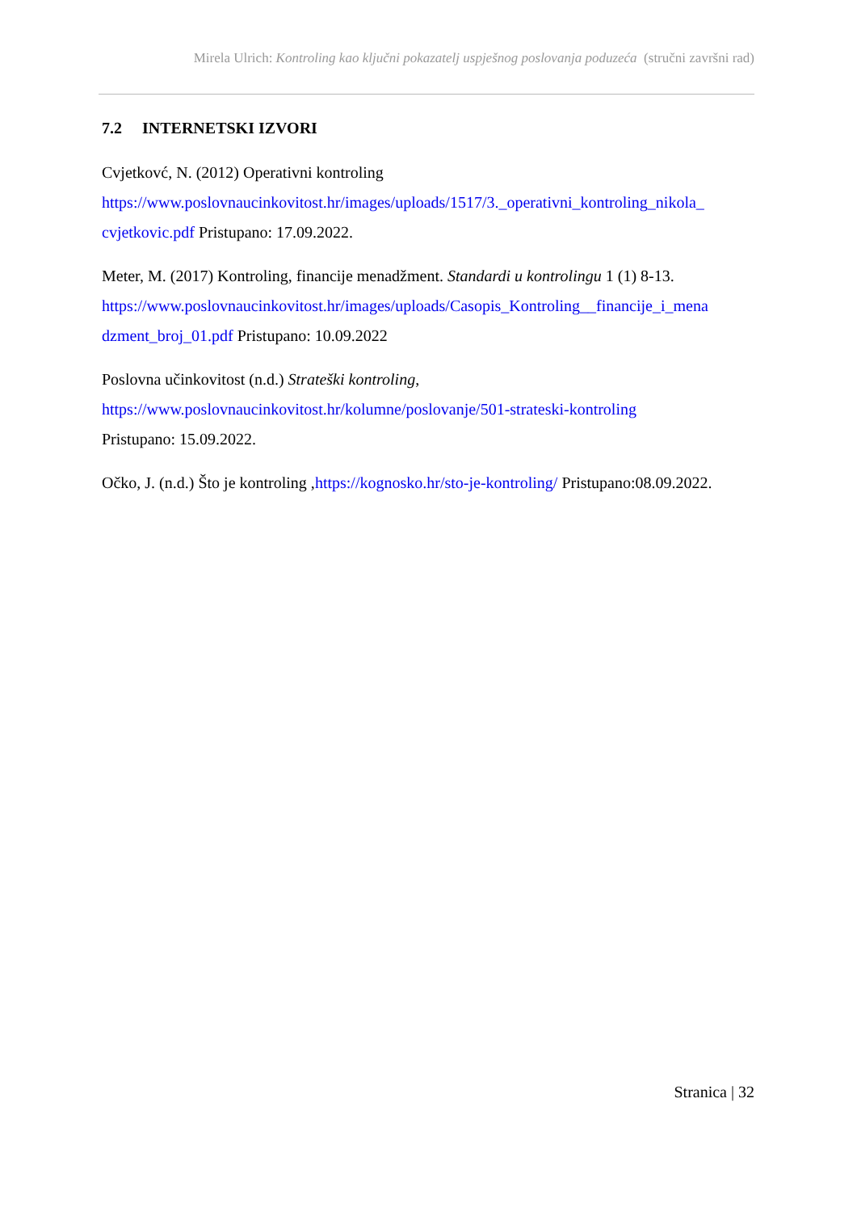Mirela Ulrich: Kontroling kao ključni pokazatelj uspješnog poslovanja poduzeća (stručni završni rad)
7.2 INTERNETSKI IZVORI
Cvjetkovć, N. (2012) Operativni kontroling
https://www.poslovnaucinkovitost.hr/images/uploads/1517/3._operativni_kontroling_nikola_
cvjetkovic.pdf Pristupano: 17.09.2022.
Meter, M. (2017) Kontroling, financije menadžment. Standardi u kontrolingu 1 (1) 8-13.
https://www.poslovnaucinkovitost.hr/images/uploads/Casopis_Kontroling__financije_i_mena
dzment_broj_01.pdf Pristupano: 10.09.2022
Poslovna učinkovitost (n.d.) Strateški kontroling,
https://www.poslovnaucinkovitost.hr/kolumne/poslovanje/501-strateski-kontroling
Pristupano: 15.09.2022.
Očko, J. (n.d.) Što je kontroling ,https://kognosko.hr/sto-je-kontroling/ Pristupano:08.09.2022.
Stranica | 32